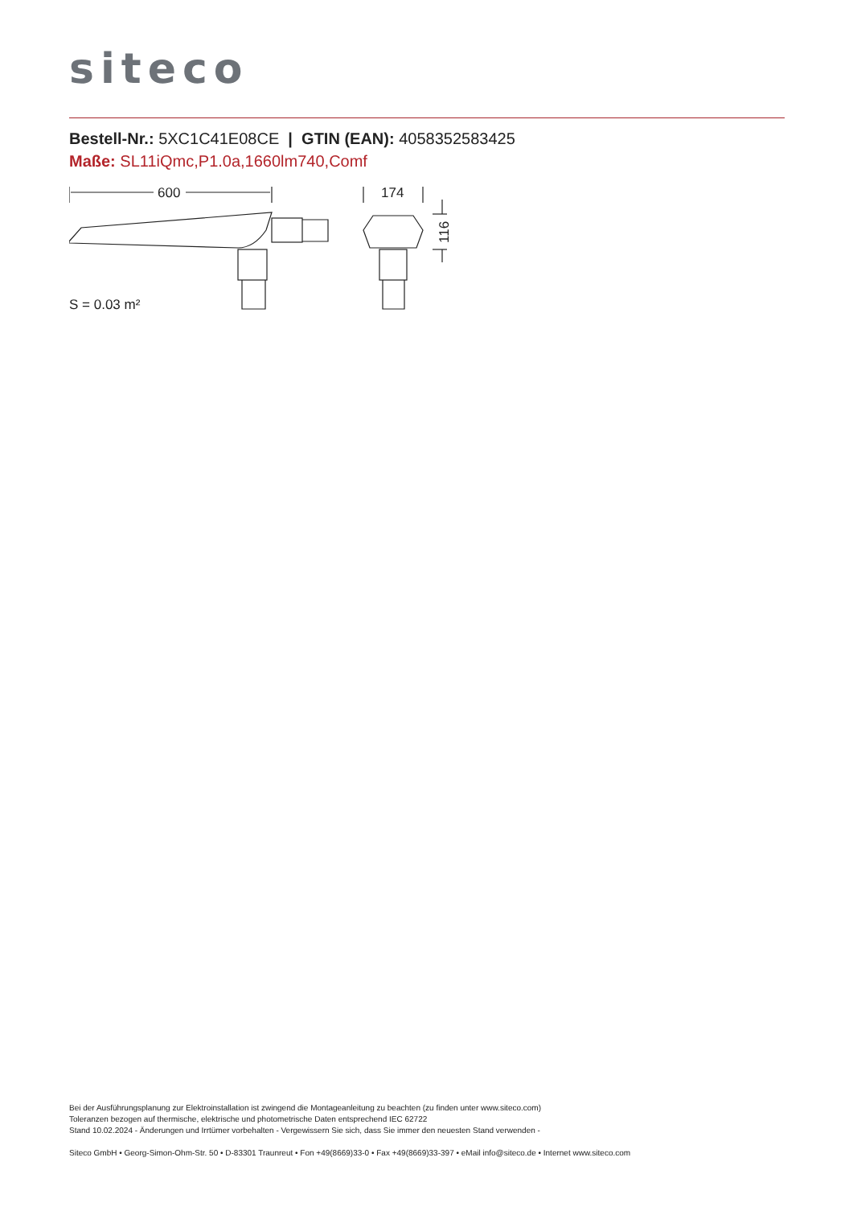siteco
Bestell-Nr.: 5XC1C41E08CE | GTIN (EAN): 4058352583425
Maße: SL11iQmc,P1.0a,1660lm740,Comf
600
S = 0.03 m²
174
116
Bei der Ausführungsplanung zur Elektroinstallation ist zwingend die Montageanleitung zu beachten (zu finden unter www.siteco.com)
Toleranzen bezogen auf thermische, elektrische und photometrische Daten entsprechend IEC 62722
Stand 10.02.2024 - Änderungen und Irrtümer vorbehalten - Vergewissern Sie sich, dass Sie immer den neuesten Stand verwenden -
Siteco GmbH • Georg-Simon-Ohm-Str. 50 • D-83301 Traunreut • Fon +49(8669)33-0 • Fax +49(8669)33-397 • eMail info@siteco.de • Internet www.siteco.com